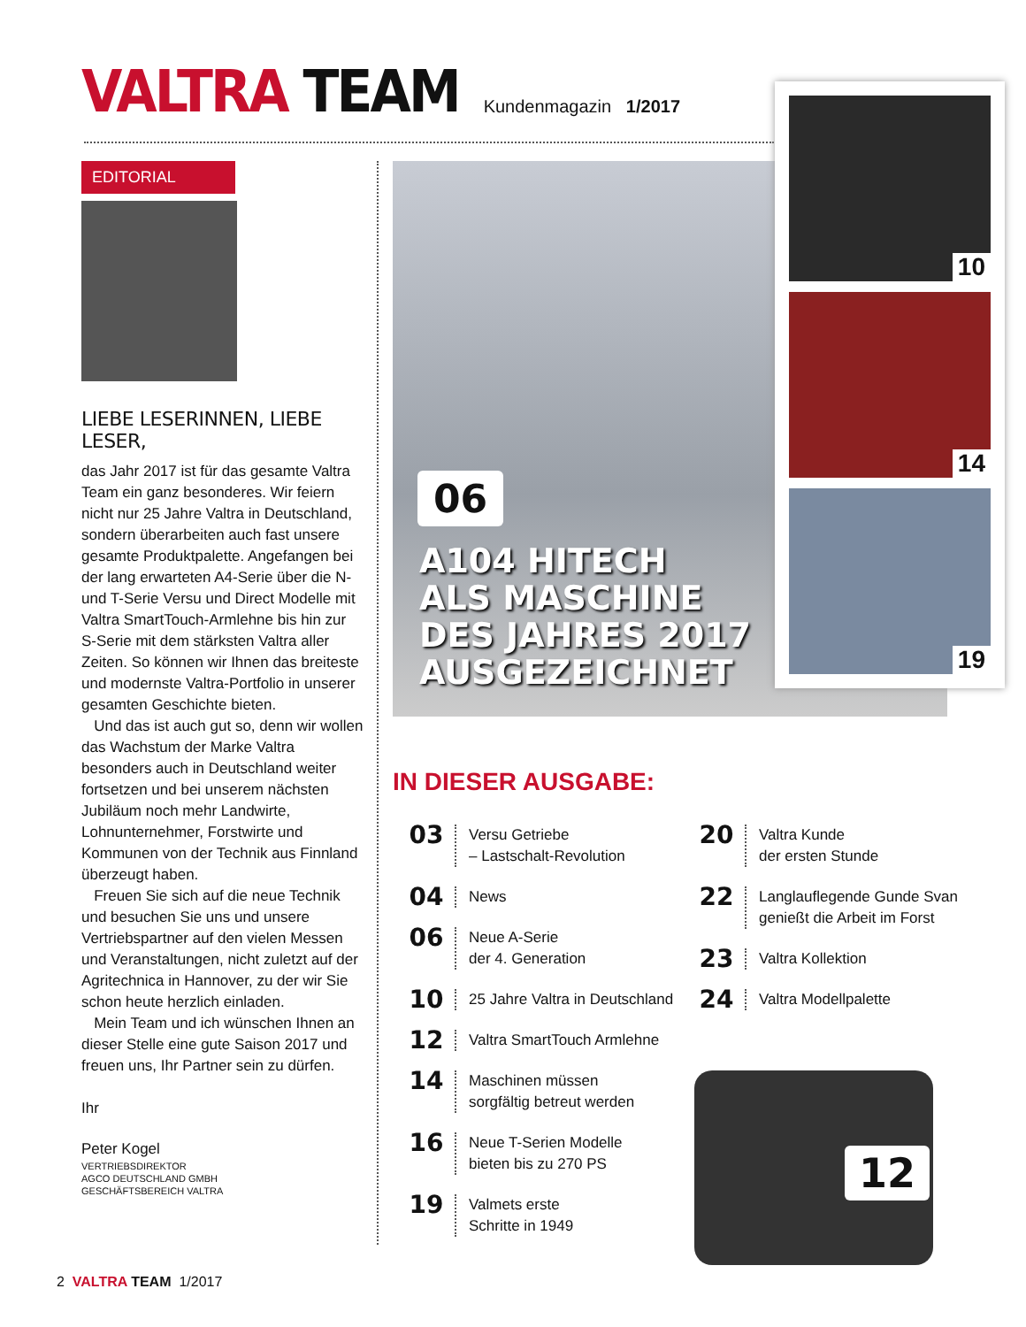VALTRA TEAM
Kundenmagazin 1/2017
EDITORIAL
LIEBE LESERINNEN, LIEBE LESER,
das Jahr 2017 ist für das gesamte Valtra Team ein ganz besonderes. Wir feiern nicht nur 25 Jahre Valtra in Deutschland, sondern überarbeiten auch fast unsere gesamte Produktpalette. Angefangen bei der lang erwarteten A4-Serie über die N- und T-Serie Versu und Direct Modelle mit Valtra SmartTouch-Armlehne bis hin zur S-Serie mit dem stärksten Valtra aller Zeiten. So können wir Ihnen das breiteste und modernste Valtra-Portfolio in unserer gesamten Geschichte bieten.
Und das ist auch gut so, denn wir wollen das Wachstum der Marke Valtra besonders auch in Deutschland weiter fortsetzen und bei unserem nächsten Jubiläum noch mehr Landwirte, Lohnunternehmer, Forstwirte und Kommunen von der Technik aus Finnland überzeugt haben.
Freuen Sie sich auf die neue Technik und besuchen Sie uns und unsere Vertriebspartner auf den vielen Messen und Veranstaltungen, nicht zuletzt auf der Agritechnica in Hannover, zu der wir Sie schon heute herzlich einladen.
Mein Team und ich wünschen Ihnen an dieser Stelle eine gute Saison 2017 und freuen uns, Ihr Partner sein zu dürfen.
Ihr
Peter Kogel
VERTRIEBSDIREKTOR
AGCO DEUTSCHLAND GMBH
GESCHÄFTSBEREICH VALTRA
06
A104 HITECH
ALS MASCHINE
DES JAHRES 2017
AUSGEZEICHNET
10
14
19
IN DIESER AUSGABE:
03 Versu Getriebe
– Lastschalt-Revolution
04 News
06 Neue A-Serie
der 4. Generation
10 25 Jahre Valtra in Deutschland
12 Valtra SmartTouch Armlehne
14 Maschinen müssen
sorgfältig betreut werden
16 Neue T-Serien Modelle
bieten bis zu 270 PS
19 Valmets erste
Schritte in 1949
20 Valtra Kunde
der ersten Stunde
22 Langlauflegende Gunde Svan genießt die Arbeit im Forst
23 Valtra Kollektion
24 Valtra Modellpalette
12
2 VALTRA TEAM 1/2017